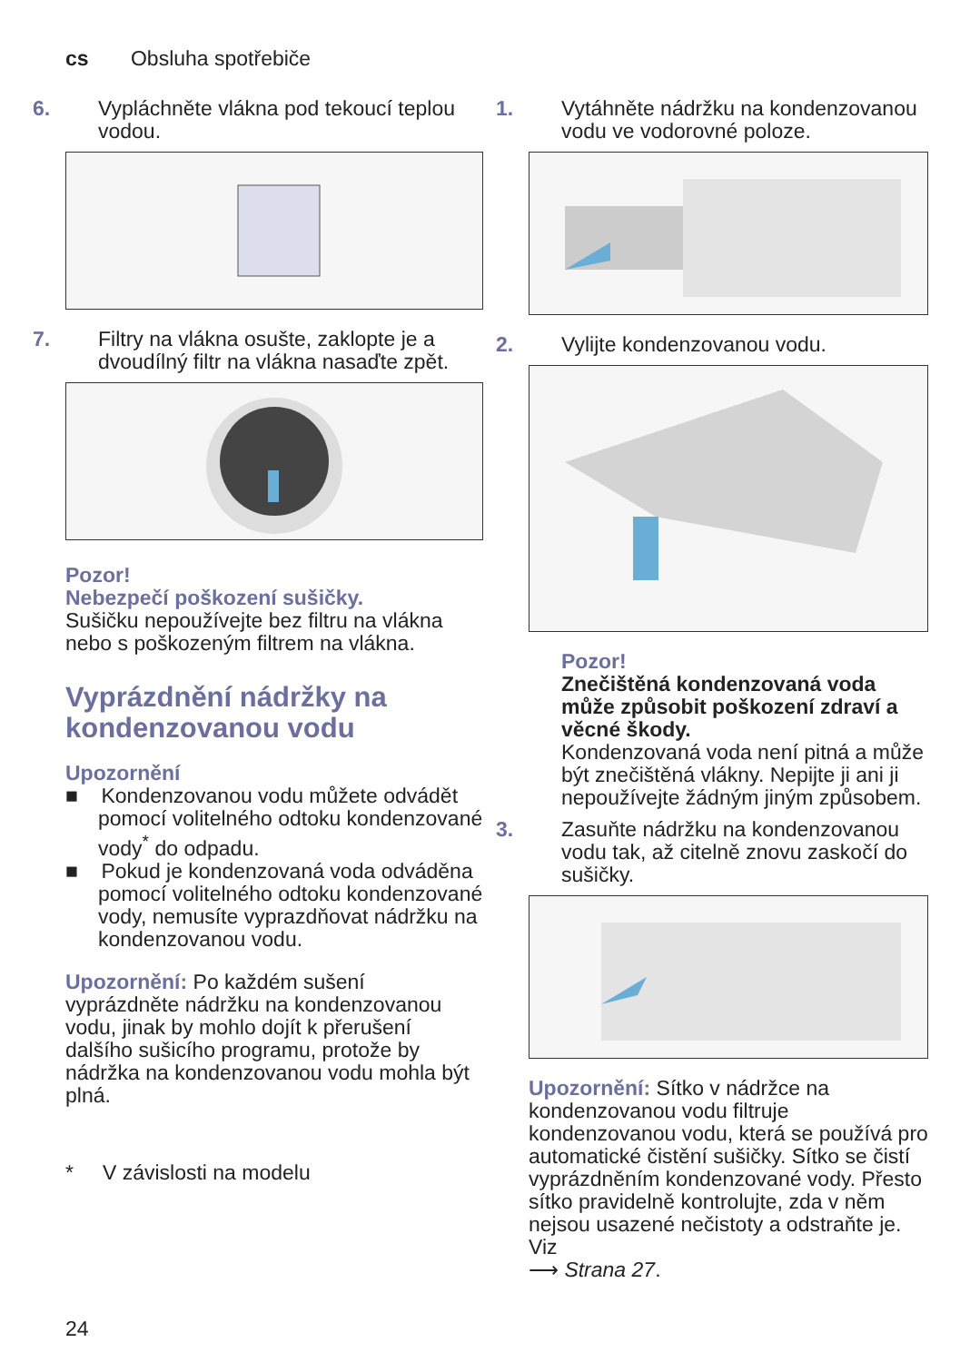cs Obsluha spotřebiče
6. Vypláchněte vlákna pod tekoucí teplou vodou.
7. Filtry na vlákna osušte, zaklopte je a dvoudílný filtr na vlákna nasaďte zpět.
Pozor!
Nebezpečí poškození sušičky.
Sušičku nepoužívejte bez filtru na vlákna nebo s poškozeným filtrem na vlákna.
Vyprázdnění nádržky na kondenzovanou vodu
Upozornění
■ Kondenzovanou vodu můžete odvádět pomocí volitelného odtoku kondenzované vody<sup>*</sup> do odpadu.
■ Pokud je kondenzovaná voda odváděna pomocí volitelného odtoku kondenzované vody, nemusíte vyprazdňovat nádržku na kondenzovanou vodu.
Upozornění: Po každém sušení vyprázdněte nádržku na kondenzovanou vodu, jinak by mohlo dojít k přerušení dalšího sušicího programu, protože by nádržka na kondenzovanou vodu mohla být plná.
* V závislosti na modelu
1. Vytáhněte nádržku na kondenzovanou vodu ve vodorovné poloze.
2. Vylijte kondenzovanou vodu.
Pozor!
Znečištěná kondenzovaná voda může způsobit poškození zdraví a věcné škody.
Kondenzovaná voda není pitná a může být znečištěná vlákny. Nepijte ji ani ji nepoužívejte žádným jiným způsobem.
3. Zasuňte nádržku na kondenzovanou vodu tak, až citelně znovu zaskočí do sušičky.
Upozornění: Sítko v nádržce na kondenzovanou vodu filtruje kondenzovanou vodu, která se používá pro automatické čistění sušičky. Sítko se čistí vyprázdněním kondenzované vody. Přesto sítko pravidelně kontrolujte, zda v něm nejsou usazené nečistoty a odstraňte je. Viz
⟶ Strana 27.
24